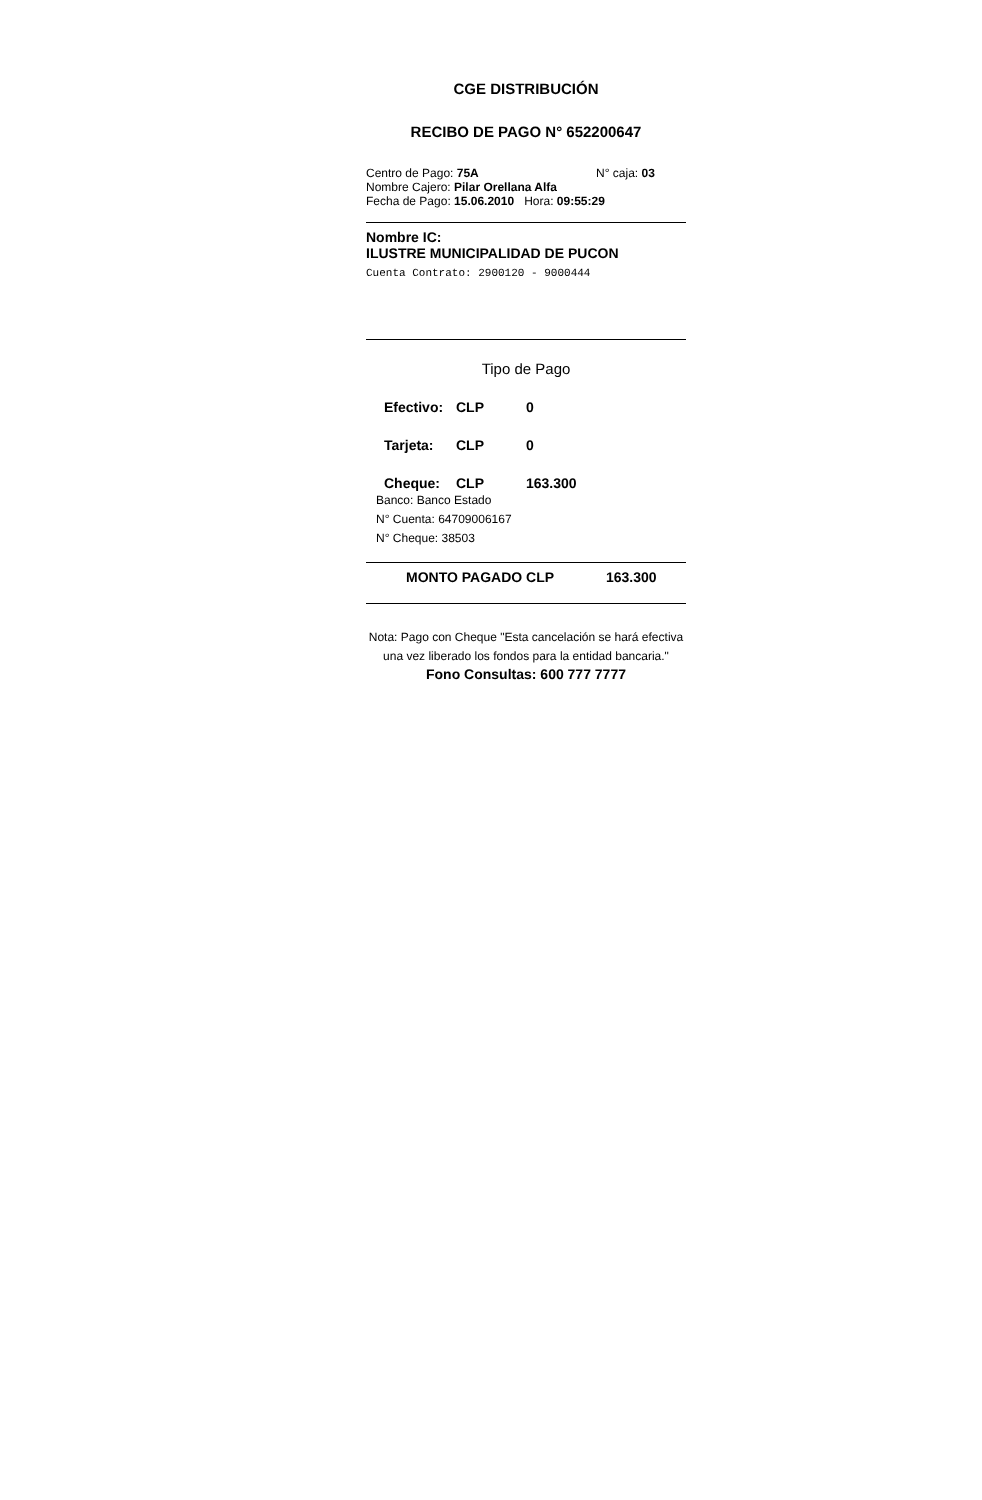CGE DISTRIBUCIÓN
RECIBO DE PAGO N° 652200647
Centro de Pago: 75A N° caja: 03
Nombre Cajero: Pilar Orellana Alfa
Fecha de Pago: 15.06.2010 Hora: 09:55:29
Nombre IC:
ILUSTRE MUNICIPALIDAD DE PUCON
Cuenta Contrato: 2900120 - 9000444
Tipo de Pago
Efectivo: CLP 0
Tarjeta: CLP 0
Cheque: CLP 163.300
Banco: Banco Estado
N° Cuenta: 64709006167
N° Cheque: 38503
MONTO PAGADO CLP 163.300
Nota: Pago con Cheque "Esta cancelación se hará efectiva una vez liberado los fondos para la entidad bancaria."
Fono Consultas: 600 777 7777